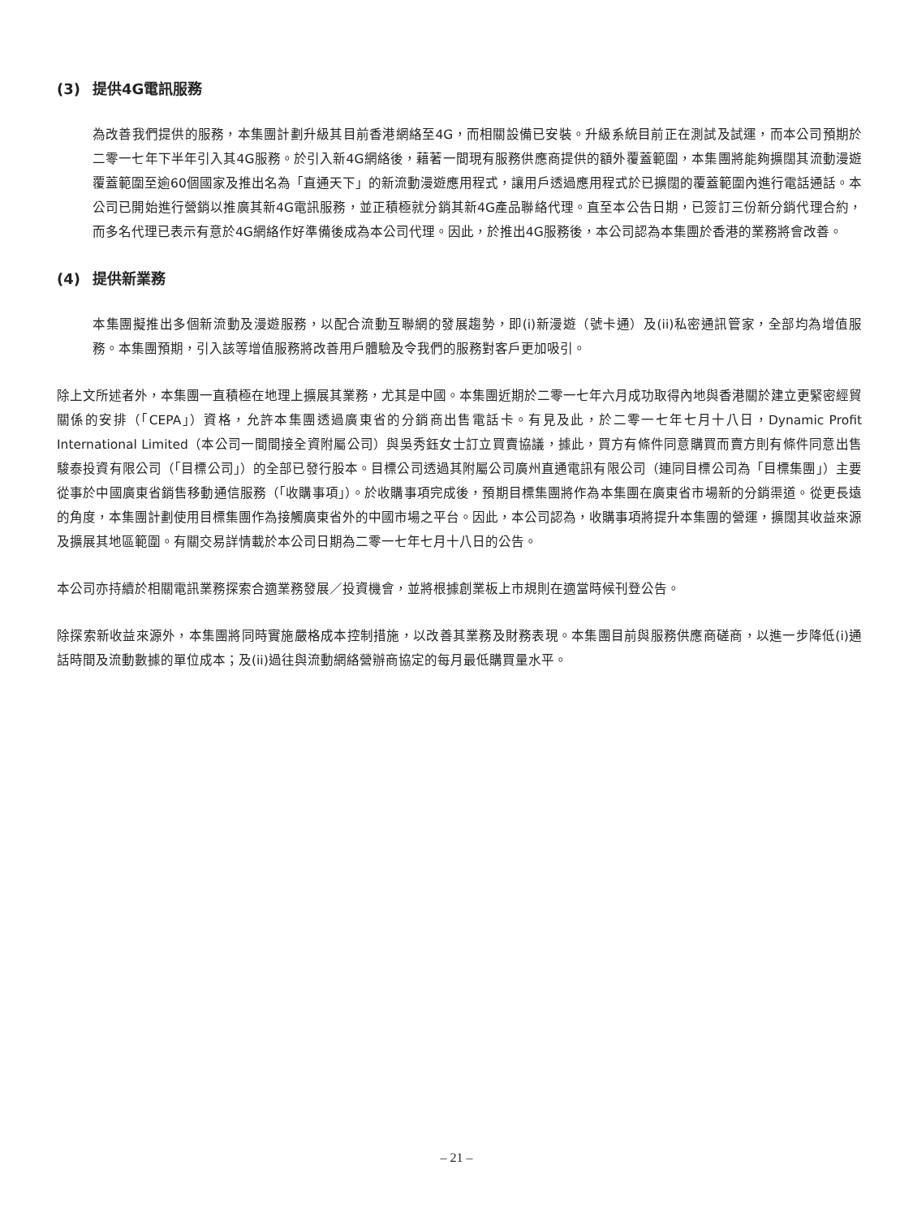(3) 提供4G電訊服務
為改善我們提供的服務，本集團計劃升級其目前香港網絡至4G，而相關設備已安裝。升級系統目前正在測試及試運，而本公司預期於二零一七年下半年引入其4G服務。於引入新4G網絡後，藉著一間現有服務供應商提供的額外覆蓋範圍，本集團將能夠擴闊其流動漫遊覆蓋範圍至逾60個國家及推出名為「直通天下」的新流動漫遊應用程式，讓用戶透過應用程式於已擴闊的覆蓋範圍內進行電話通話。本公司已開始進行營銷以推廣其新4G電訊服務，並正積極就分銷其新4G產品聯絡代理。直至本公告日期，已簽訂三份新分銷代理合約，而多名代理已表示有意於4G網絡作好準備後成為本公司代理。因此，於推出4G服務後，本公司認為本集團於香港的業務將會改善。
(4) 提供新業務
本集團擬推出多個新流動及漫遊服務，以配合流動互聯網的發展趨勢，即(i)新漫遊（號卡通）及(ii)私密通訊管家，全部均為增值服務。本集團預期，引入該等增值服務將改善用戶體驗及令我們的服務對客戶更加吸引。
除上文所述者外，本集團一直積極在地理上擴展其業務，尤其是中國。本集團近期於二零一七年六月成功取得內地與香港關於建立更緊密經貿關係的安排（「CEPA」）資格，允許本集團透過廣東省的分銷商出售電話卡。有見及此，於二零一七年七月十八日，Dynamic Profit International Limited（本公司一間間接全資附屬公司）與吳秀鈺女士訂立買賣協議，據此，買方有條件同意購買而賣方則有條件同意出售駿泰投資有限公司（「目標公司」）的全部已發行股本。目標公司透過其附屬公司廣州直通電訊有限公司（連同目標公司為「目標集團」）主要從事於中國廣東省銷售移動通信服務（「收購事項」）。於收購事項完成後，預期目標集團將作為本集團在廣東省市場新的分銷渠道。從更長遠的角度，本集團計劃使用目標集團作為接觸廣東省外的中國市場之平台。因此，本公司認為，收購事項將提升本集團的營運，擴闊其收益來源及擴展其地區範圍。有關交易詳情載於本公司日期為二零一七年七月十八日的公告。
本公司亦持續於相關電訊業務探索合適業務發展／投資機會，並將根據創業板上市規則在適當時候刊登公告。
除探索新收益來源外，本集團將同時實施嚴格成本控制措施，以改善其業務及財務表現。本集團目前與服務供應商磋商，以進一步降低(i)通話時間及流動數據的單位成本；及(ii)過往與流動網絡營辦商協定的每月最低購買量水平。
– 21 –